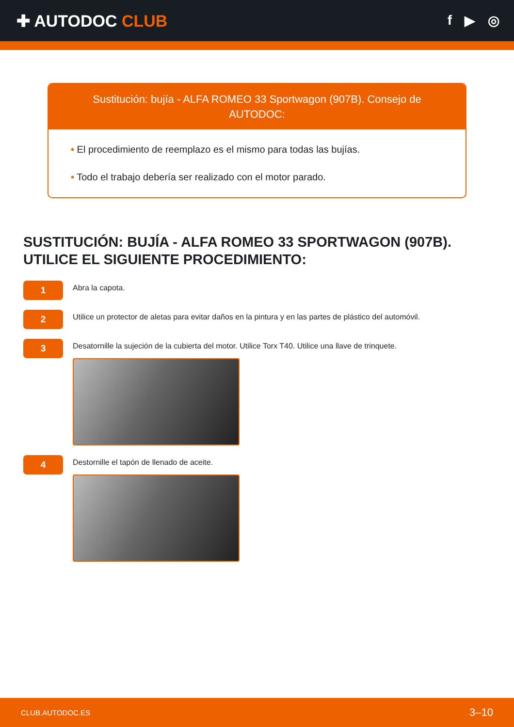✚ AUTODOC CLUB
f ▶ ◎
Sustitución: bujía - ALFA ROMEO 33 Sportwagon (907B). Consejo de AUTODOC:
• El procedimiento de reemplazo es el mismo para todas las bujías.
• Todo el trabajo debería ser realizado con el motor parado.
SUSTITUCIÓN: BUJÍA - ALFA ROMEO 33 SPORTWAGON (907B). UTILICE EL SIGUIENTE PROCEDIMIENTO:
1
Abra la capota.
2
Utilice un protector de aletas para evitar daños en la pintura y en las partes de plástico del automóvil.
3
Desatornille la sujeción de la cubierta del motor. Utilice Torx T40. Utilice una llave de trinquete.
4
Destornille el tapón de llenado de aceite.
CLUB.AUTODOC.ES 3–10